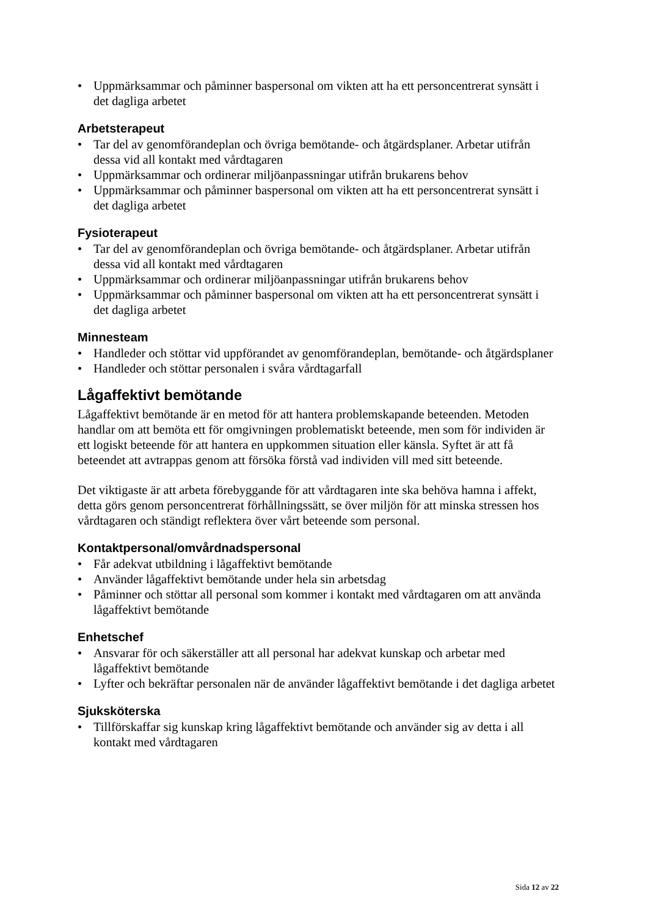Uppmärksammar och påminner baspersonal om vikten att ha ett personcentrerat synsätt i det dagliga arbetet
Arbetsterapeut
Tar del av genomförandeplan och övriga bemötande- och åtgärdsplaner. Arbetar utifrån dessa vid all kontakt med vårdtagaren
Uppmärksammar och ordinerar miljöanpassningar utifrån brukarens behov
Uppmärksammar och påminner baspersonal om vikten att ha ett personcentrerat synsätt i det dagliga arbetet
Fysioterapeut
Tar del av genomförandeplan och övriga bemötande- och åtgärdsplaner. Arbetar utifrån dessa vid all kontakt med vårdtagaren
Uppmärksammar och ordinerar miljöanpassningar utifrån brukarens behov
Uppmärksammar och påminner baspersonal om vikten att ha ett personcentrerat synsätt i det dagliga arbetet
Minnesteam
Handleder och stöttar vid uppförandet av genomförandeplan, bemötande- och åtgärdsplaner
Handleder och stöttar personalen i svåra vårdtagarfall
Lågaffektivt bemötande
Lågaffektivt bemötande är en metod för att hantera problemskapande beteenden. Metoden handlar om att bemöta ett för omgivningen problematiskt beteende, men som för individen är ett logiskt beteende för att hantera en uppkommen situation eller känsla. Syftet är att få beteendet att avtrappas genom att försöka förstå vad individen vill med sitt beteende.
Det viktigaste är att arbeta förebyggande för att vårdtagaren inte ska behöva hamna i affekt, detta görs genom personcentrerat förhållningssätt, se över miljön för att minska stressen hos vårdtagaren och ständigt reflektera över vårt beteende som personal.
Kontaktpersonal/omvårdnadspersonal
Får adekvat utbildning i lågaffektivt bemötande
Använder lågaffektivt bemötande under hela sin arbetsdag
Påminner och stöttar all personal som kommer i kontakt med vårdtagaren om att använda lågaffektivt bemötande
Enhetschef
Ansvarar för och säkerställer att all personal har adekvat kunskap och arbetar med lågaffektivt bemötande
Lyfter och bekräftar personalen när de använder lågaffektivt bemötande i det dagliga arbetet
Sjuksköterska
Tillförskaffar sig kunskap kring lågaffektivt bemötande och använder sig av detta i all kontakt med vårdtagaren
Sida 12 av 22